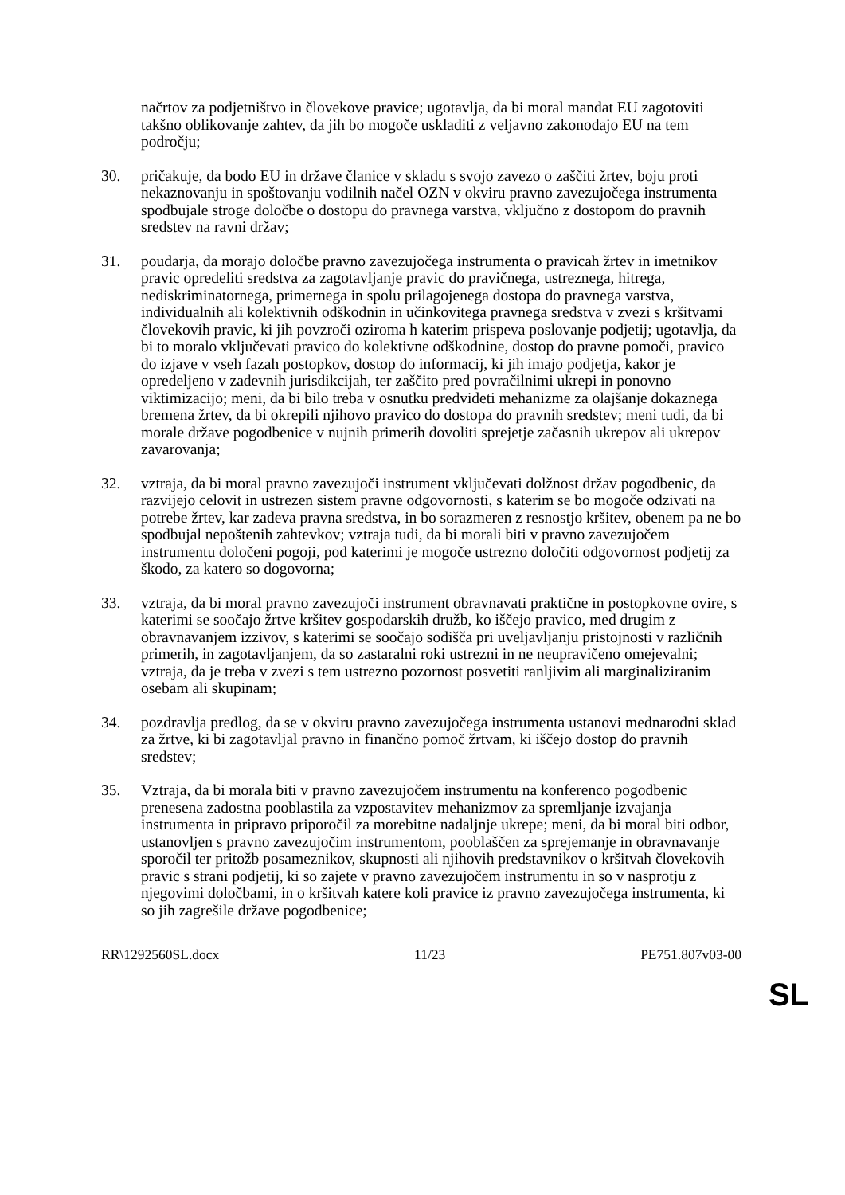načrtov za podjetništvo in človekove pravice; ugotavlja, da bi moral mandat EU zagotoviti takšno oblikovanje zahtev, da jih bo mogoče uskladiti z veljavno zakonodajo EU na tem področju;
30. pričakuje, da bodo EU in države članice v skladu s svojo zavezo o zaščiti žrtev, boju proti nekaznovanju in spoštovanju vodilnih načel OZN v okviru pravno zavezujočega instrumenta spodbujale stroge določbe o dostopu do pravnega varstva, vključno z dostopom do pravnih sredstev na ravni držav;
31. poudarja, da morajo določbe pravno zavezujočega instrumenta o pravicah žrtev in imetnikov pravic opredeliti sredstva za zagotavljanje pravic do pravičnega, ustreznega, hitrega, nediskriminatornega, primernega in spolu prilagojenega dostopa do pravnega varstva, individualnih ali kolektivnih odškodnin in učinkovitega pravnega sredstva v zvezi s kršitvami človekovih pravic, ki jih povzroči oziroma h katerim prispeva poslovanje podjetij; ugotavlja, da bi to moralo vključevati pravico do kolektivne odškodnine, dostop do pravne pomoči, pravico do izjave v vseh fazah postopkov, dostop do informacij, ki jih imajo podjetja, kakor je opredeljeno v zadevnih jurisdikcijah, ter zaščito pred povračilnimi ukrepi in ponovno viktimizacijo; meni, da bi bilo treba v osnutku predvideti mehanizme za olajšanje dokaznega bremena žrtev, da bi okrepili njihovo pravico do dostopa do pravnih sredstev; meni tudi, da bi morale države pogodbenice v nujnih primerih dovoliti sprejetje začasnih ukrepov ali ukrepov zavarovanja;
32. vztraja, da bi moral pravno zavezujoči instrument vključevati dolžnost držav pogodbenic, da razvijejo celovit in ustrezen sistem pravne odgovornosti, s katerim se bo mogoče odzivati na potrebe žrtev, kar zadeva pravna sredstva, in bo sorazmeren z resnostjo kršitev, obenem pa ne bo spodbujal nepoštenih zahtevkov; vztraja tudi, da bi morali biti v pravno zavezujočem instrumentu določeni pogoji, pod katerimi je mogoče ustrezno določiti odgovornost podjetij za škodo, za katero so dogovorna;
33. vztraja, da bi moral pravno zavezujoči instrument obravnavati praktične in postopkovne ovire, s katerimi se soočajo žrtve kršitev gospodarskih družb, ko iščejo pravico, med drugim z obravnavanjem izzivov, s katerimi se soočajo sodišča pri uveljavljanju pristojnosti v različnih primerih, in zagotavljanjem, da so zastaralni roki ustrezni in ne neupravičeno omejevalni; vztraja, da je treba v zvezi s tem ustrezno pozornost posvetiti ranljivim ali marginaliziranim osebam ali skupinam;
34. pozdravlja predlog, da se v okviru pravno zavezujočega instrumenta ustanovi mednarodni sklad za žrtve, ki bi zagotavljal pravno in finančno pomoč žrtvam, ki iščejo dostop do pravnih sredstev;
35. Vztraja, da bi morala biti v pravno zavezujočem instrumentu na konferenco pogodbenic prenesena zadostna pooblastila za vzpostavitev mehanizmov za spremljanje izvajanja instrumenta in pripravo priporočil za morebitne nadaljnje ukrepe; meni, da bi moral biti odbor, ustanovljen s pravno zavezujočim instrumentom, pooblaščen za sprejemanje in obravnavanje sporočil ter pritožb posameznikov, skupnosti ali njihovih predstavnikov o kršitvah človekovih pravic s strani podjetij, ki so zajete v pravno zavezujočem instrumentu in so v nasprotju z njegovimi določbami, in o kršitvah katere koli pravice iz pravno zavezujočega instrumenta, ki so jih zagrešile države pogodbenice;
RR\1292560SL.docx 11/23 PE751.807v03-00
SL